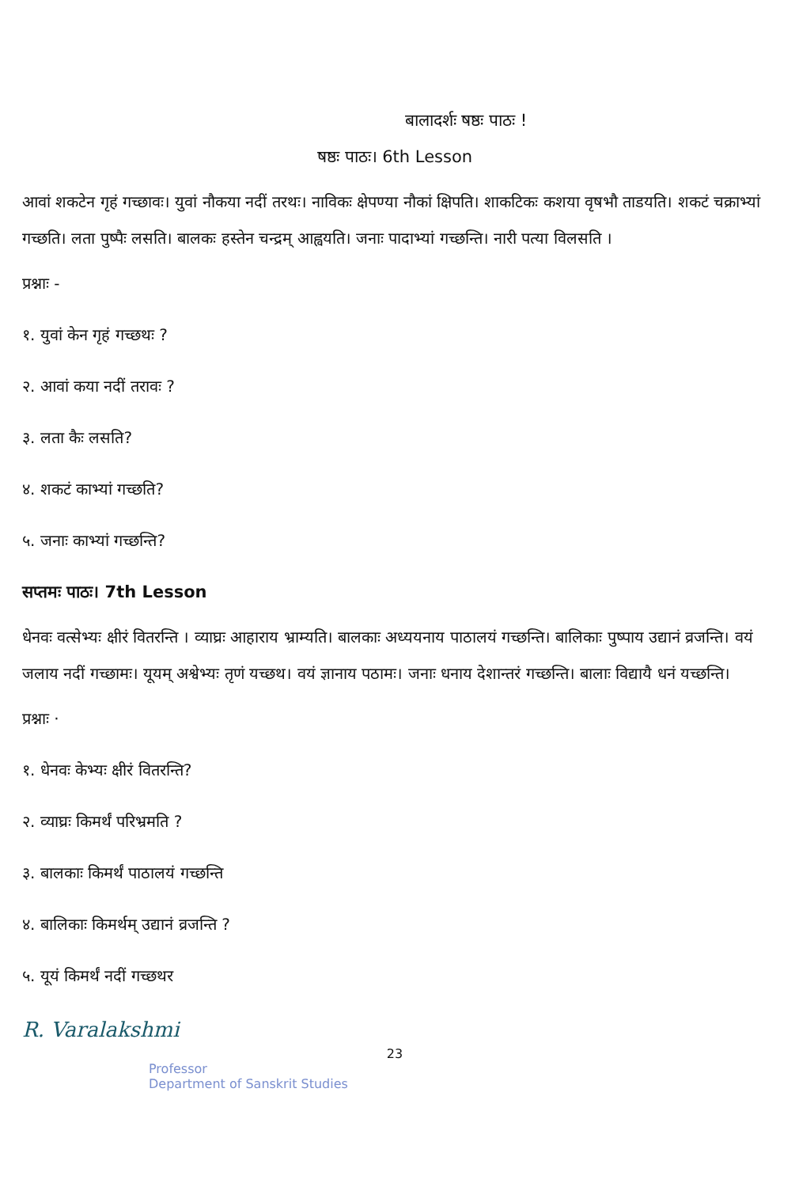बालादर्शः षष्ठः पाठः !
षष्ठः पाठः। 6th Lesson
आवां शकटेन गृहं गच्छावः। युवां नौकया नदीं तरथः। नाविकः क्षेपण्या नौकां क्षिपति। शाकटिकः कशया वृषभौ ताडयति। शकटं चक्राभ्यां गच्छति। लता पुष्पैः लसति। बालकः हस्तेन चन्द्रम् आह्वयति। जनाः पादाभ्यां गच्छन्ति। नारी पत्या विलसति ।
प्रश्नाः -
१. युवां केन गृहं गच्छथः ?
२. आवां कया नदीं तरावः ?
३. लता कैः लसति?
४. शकटं काभ्यां गच्छति?
५. जनाः काभ्यां गच्छन्ति?
सप्तमः पाठः। 7th Lesson
धेनवः वत्सेभ्यः क्षीरं वितरन्ति । व्याघ्रः आहाराय भ्राम्यति। बालकाः अध्ययनाय पाठालयं गच्छन्ति। बालिकाः पुष्पाय उद्यानं व्रजन्ति। वयं जलाय नदीं गच्छामः। यूयम् अश्वेभ्यः तृणं यच्छथ। वयं ज्ञानाय पठामः। जनाः धनाय देशान्तरं गच्छन्ति। बालाः विद्यायै धनं यच्छन्ति।
प्रश्नाः ·
१. धेनवः केभ्यः क्षीरं वितरन्ति?
२. व्याघ्रः किमर्थं परिभ्रमति ?
३. बालकाः किमर्थं पाठालयं गच्छन्ति
४. बालिकाः किमर्थम् उद्यानं व्रजन्ति ?
५. यूयं किमर्थं नदीं गच्छथर
R. Varalakshmi
23
Professor
Department of Sanskrit Studies